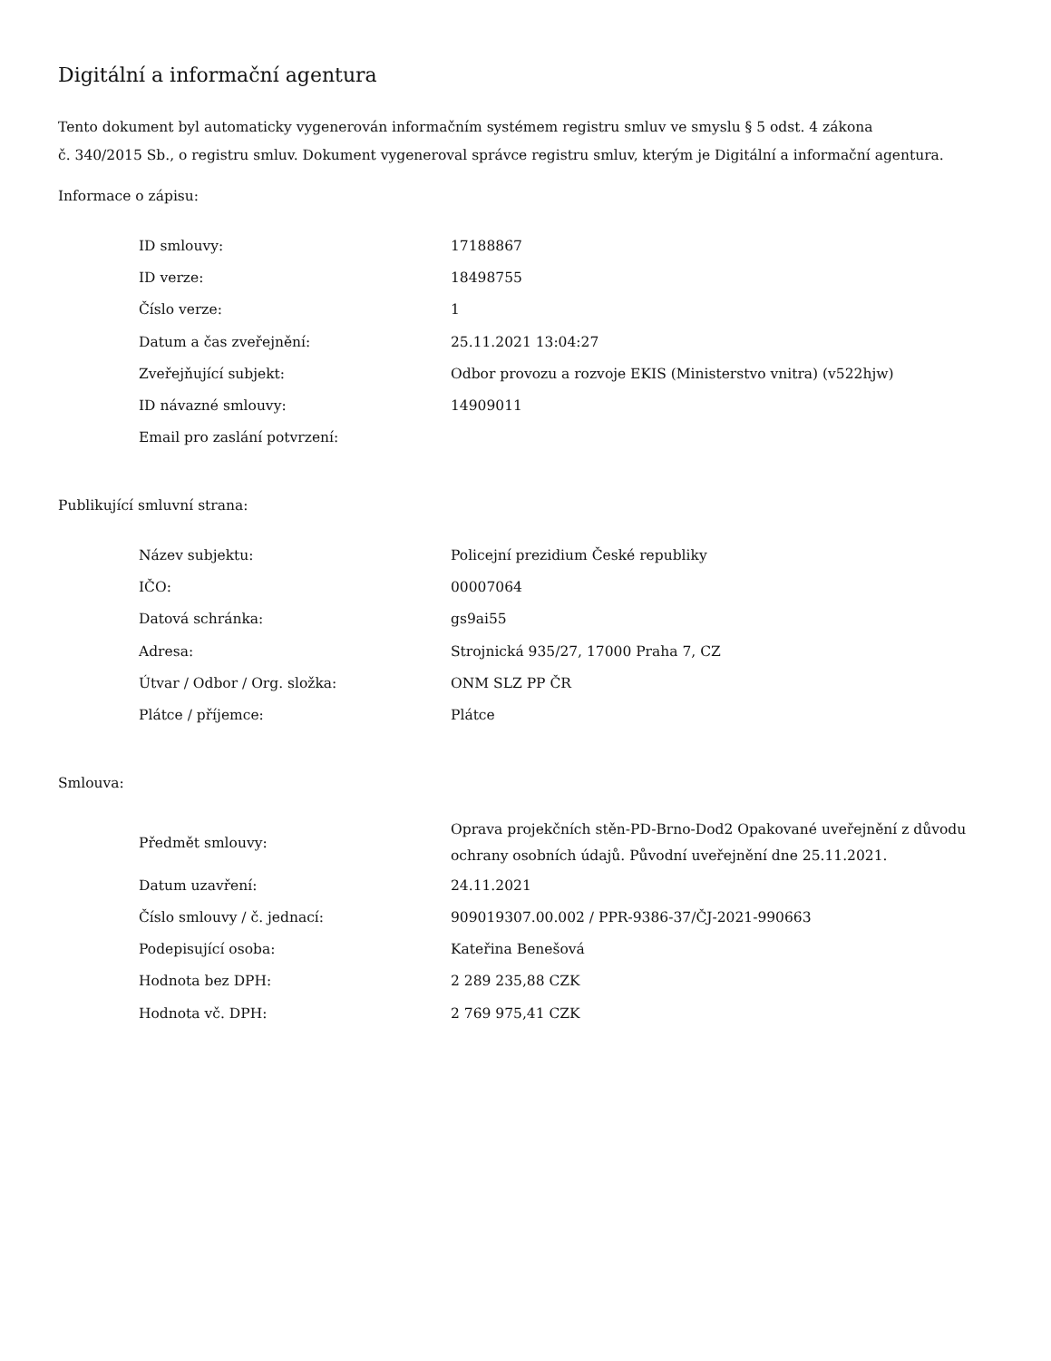Digitální a informační agentura
Tento dokument byl automaticky vygenerován informačním systémem registru smluv ve smyslu § 5 odst. 4 zákona
č. 340/2015 Sb., o registru smluv. Dokument vygeneroval správce registru smluv, kterým je Digitální a informační agentura.
Informace o zápisu:
| ID smlouvy: | 17188867 |
| ID verze: | 18498755 |
| Číslo verze: | 1 |
| Datum a čas zveřejnění: | 25.11.2021 13:04:27 |
| Zveřejňující subjekt: | Odbor provozu a rozvoje EKIS (Ministerstvo vnitra) (v522hjw) |
| ID návazné smlouvy: | 14909011 |
| Email pro zaslání potvrzení: | |
Publikující smluvní strana:
| Název subjektu: | Policejní prezidium České republiky |
| IČO: | 00007064 |
| Datová schránka: | gs9ai55 |
| Adresa: | Strojnická 935/27, 17000 Praha 7, CZ |
| Útvar / Odbor / Org. složka: | ONM SLZ PP ČR |
| Plátce / příjemce: | Plátce |
Smlouva:
| Předmět smlouvy: | Oprava projekčních stěn-PD-Brno-Dod2 Opakované uveřejnění z důvodu ochrany osobních údajů. Původní uveřejnění dne 25.11.2021. |
| Datum uzavření: | 24.11.2021 |
| Číslo smlouvy / č. jednací: | 909019307.00.002 / PPR-9386-37/ČJ-2021-990663 |
| Podepisující osoba: | Kateřina Benešová |
| Hodnota bez DPH: | 2 289 235,88 CZK |
| Hodnota vč. DPH: | 2 769 975,41 CZK |